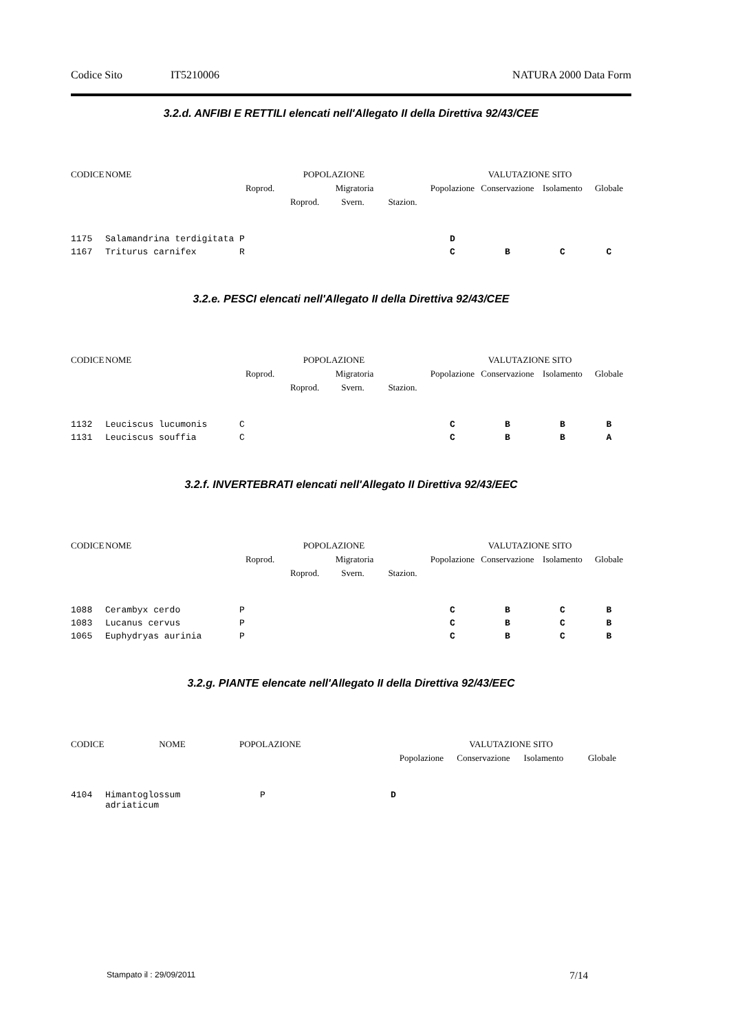Codice Sito IT5210006 NATURA 2000 Data Form
3.2.d. ANFIBI E RETTILI elencati nell'Allegato II della Direttiva 92/43/CEE
| CODICE | NOME | POPOLAZIONE | | | | VALUTAZIONE SITO | | | |
| --- | --- | --- | --- | --- | --- | --- | --- | --- | --- |
| | | Roprod. | Migratoria | | | Popolazione | Conservazione | Isolamento | Globale |
| | | | Roprod. | Svern. | Stazion. | | | | |
| 1175 | Salamandrina terdigitata | P | | | | D | | | |
| 1167 | Triturus carnifex | R | | | | C | B | C | C |
3.2.e. PESCI elencati nell'Allegato II della Direttiva 92/43/CEE
| CODICE | NOME | POPOLAZIONE | | | | VALUTAZIONE SITO | | | |
| --- | --- | --- | --- | --- | --- | --- | --- | --- | --- |
| | | Roprod. | Migratoria | | | Popolazione | Conservazione | Isolamento | Globale |
| | | | Roprod. | Svern. | Stazion. | | | | |
| 1132 | Leuciscus lucumonis | C | | | | C | B | B | B |
| 1131 | Leuciscus souffia | C | | | | C | B | B | A |
3.2.f. INVERTEBRATI elencati nell'Allegato II Direttiva 92/43/EEC
| CODICE | NOME | POPOLAZIONE | | | | VALUTAZIONE SITO | | | |
| --- | --- | --- | --- | --- | --- | --- | --- | --- | --- |
| | | Roprod. | Migratoria | | | Popolazione | Conservazione | Isolamento | Globale |
| | | | Roprod. | Svern. | Stazion. | | | | |
| 1088 | Cerambyx cerdo | P | | | | C | B | C | B |
| 1083 | Lucanus cervus | P | | | | C | B | C | B |
| 1065 | Euphydryas aurinia | P | | | | C | B | C | B |
3.2.g. PIANTE elencate nell'Allegato II della Direttiva 92/43/EEC
| CODICE | NOME | POPOLAZIONE | VALUTAZIONE SITO | | | |
| --- | --- | --- | --- | --- | --- | --- |
| | | | Popolazione | Conservazione | Isolamento | Globale |
| 4104 | Himantoglossum adriaticum | P | D | | | |
Stampato il : 29/09/2011 7/14